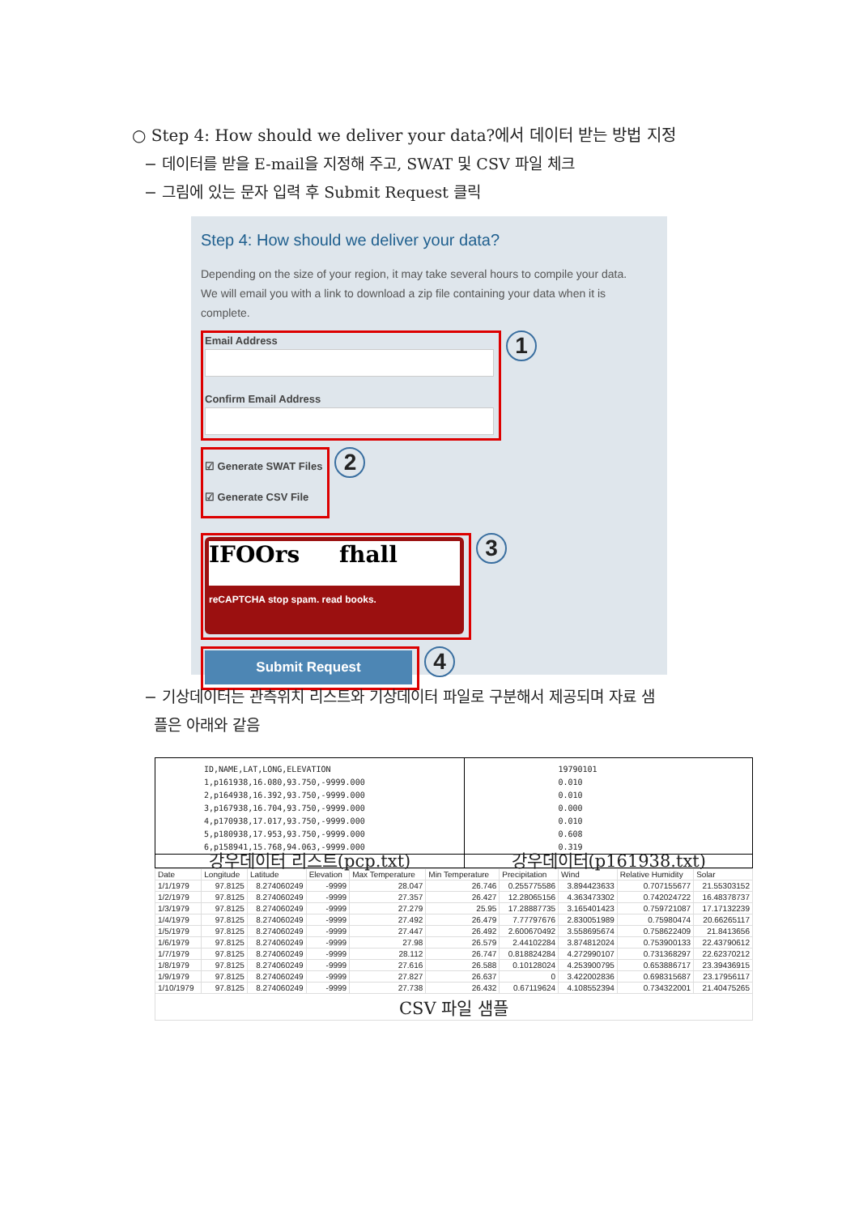○ Step 4: How should we deliver your data?에서 데이터 받는 방법 지정
− 데이터를 받을 E-mail을 지정해 주고, SWAT 및 CSV 파일 체크
− 그림에 있는 문자 입력 후 Submit Request 클릭
Step 4: How should we deliver your data?
Depending on the size of your region, it may take several hours to compile your data.
We will email you with a link to download a zip file containing your data when it is complete.
Email Address
Confirm Email Address
1
☑ Generate SWAT Files
☑ Generate CSV File
2
IFOOrs fhall
reCAPTCHA stop spam. read books.
3
Submit Request
4
− 기상데이터는 관측위치 리스트와 기상데이터 파일로 구분해서 제공되며 자료 샘
플은 아래와 같음
| ID,NAME,LAT,LONG,ELEVATION 1,p161938,16.080,93.750,-9999.000 2,p164938,16.392,93.750,-9999.000 3,p167938,16.704,93.750,-9999.000 4,p170938,17.017,93.750,-9999.000 5,p180938,17.953,93.750,-9999.000 6,p158941,15.768,94.063,-9999.000 | 19790101 0.010 0.010 0.000 0.010 0.608 0.319 |
| 강우데이터 리스트(pcp.txt) | 강우데이터(p161938.txt) |
| Date | Longitude | Latitude | Elevation | Max Temperature | Min Temperature | Precipitation | Wind | Relative Humidity | Solar |
| --- | --- | --- | --- | --- | --- | --- | --- | --- | --- |
| 1/1/1979 | 97.8125 | 8.274060249 | -9999 | 28.047 | 26.746 | 0.255775586 | 3.894423633 | 0.707155677 | 21.55303152 |
| 1/2/1979 | 97.8125 | 8.274060249 | -9999 | 27.357 | 26.427 | 12.28065156 | 4.363473302 | 0.742024722 | 16.48378737 |
| 1/3/1979 | 97.8125 | 8.274060249 | -9999 | 27.279 | 25.95 | 17.28887735 | 3.165401423 | 0.759721087 | 17.17132239 |
| 1/4/1979 | 97.8125 | 8.274060249 | -9999 | 27.492 | 26.479 | 7.77797676 | 2.830051989 | 0.75980474 | 20.66265117 |
| 1/5/1979 | 97.8125 | 8.274060249 | -9999 | 27.447 | 26.492 | 2.600670492 | 3.558695674 | 0.758622409 | 21.8413656 |
| 1/6/1979 | 97.8125 | 8.274060249 | -9999 | 27.98 | 26.579 | 2.44102284 | 3.874812024 | 0.753900133 | 22.43790612 |
| 1/7/1979 | 97.8125 | 8.274060249 | -9999 | 28.112 | 26.747 | 0.818824284 | 4.272990107 | 0.731368297 | 22.62370212 |
| 1/8/1979 | 97.8125 | 8.274060249 | -9999 | 27.616 | 26.588 | 0.10128024 | 4.253900795 | 0.653886717 | 23.39436915 |
| 1/9/1979 | 97.8125 | 8.274060249 | -9999 | 27.827 | 26.637 | 0 | 3.422002836 | 0.698315687 | 23.17956117 |
| 1/10/1979 | 97.8125 | 8.274060249 | -9999 | 27.738 | 26.432 | 0.67119624 | 4.108552394 | 0.734322001 | 21.40475265 |
| CSV 파일 샘플 | | | | | | | | | |